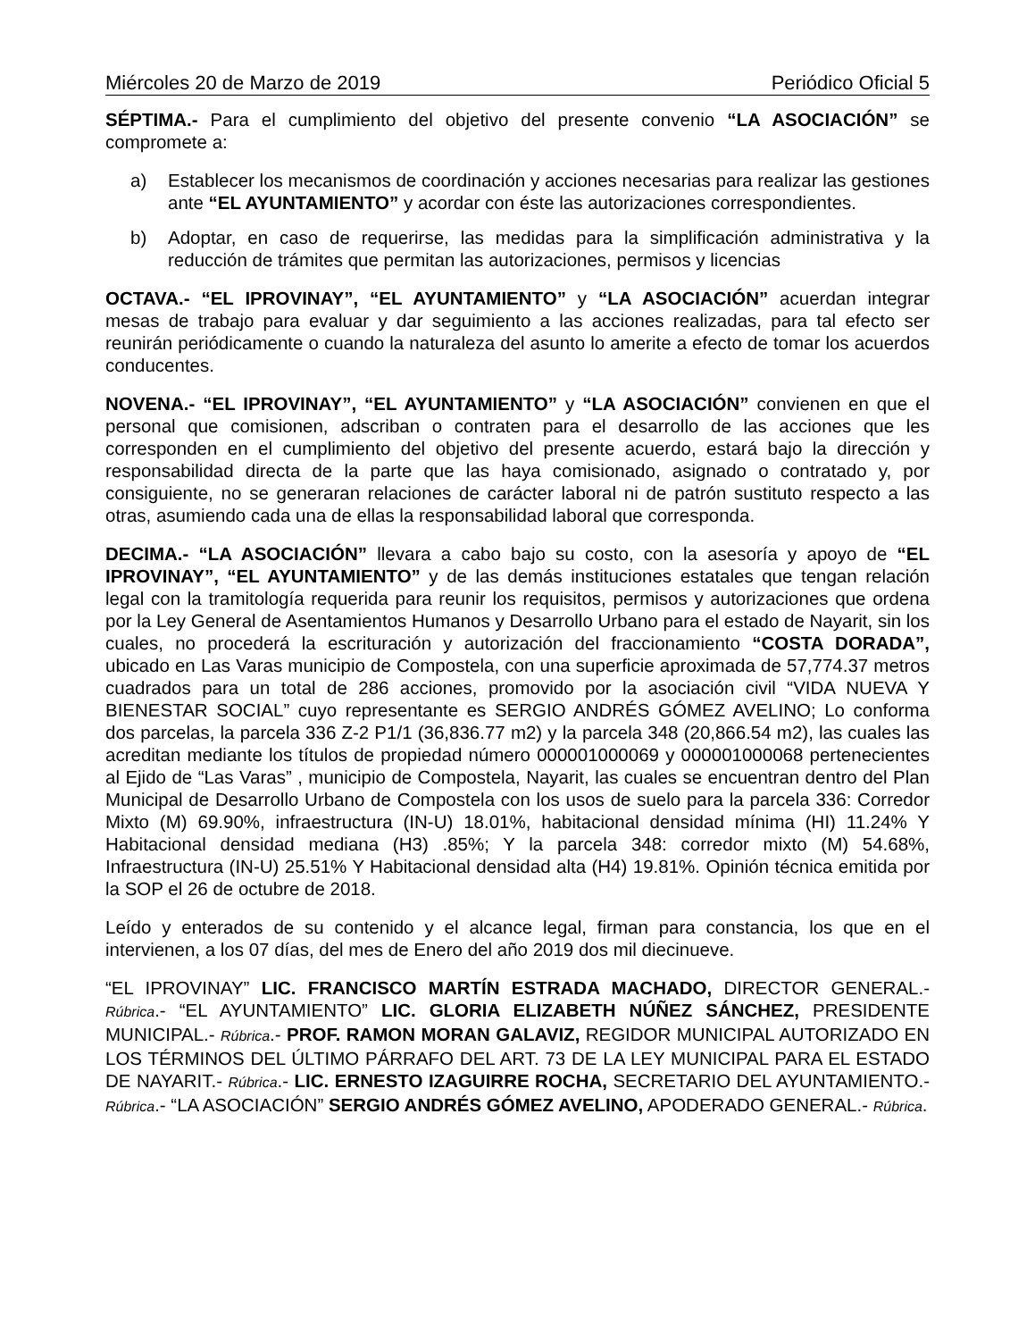Miércoles 20 de Marzo de 2019 Periódico Oficial 5
SÉPTIMA.- Para el cumplimiento del objetivo del presente convenio “LA ASOCIACIÓN” se compromete a:
a) Establecer los mecanismos de coordinación y acciones necesarias para realizar las gestiones ante “EL AYUNTAMIENTO” y acordar con éste las autorizaciones correspondientes.
b) Adoptar, en caso de requerirse, las medidas para la simplificación administrativa y la reducción de trámites que permitan las autorizaciones, permisos y licencias
OCTAVA.- “EL IPROVINAY”, “EL AYUNTAMIENTO” y “LA ASOCIACIÓN” acuerdan integrar mesas de trabajo para evaluar y dar seguimiento a las acciones realizadas, para tal efecto ser reunirán periódicamente o cuando la naturaleza del asunto lo amerite a efecto de tomar los acuerdos conducentes.
NOVENA.- “EL IPROVINAY”, “EL AYUNTAMIENTO” y “LA ASOCIACIÓN” convienen en que el personal que comisionen, adscriban o contraten para el desarrollo de las acciones que les corresponden en el cumplimiento del objetivo del presente acuerdo, estará bajo la dirección y responsabilidad directa de la parte que las haya comisionado, asignado o contratado y, por consiguiente, no se generaran relaciones de carácter laboral ni de patrón sustituto respecto a las otras, asumiendo cada una de ellas la responsabilidad laboral que corresponda.
DECIMA.- “LA ASOCIACIÓN” llevara a cabo bajo su costo, con la asesoría y apoyo de “EL IPROVINAY”, “EL AYUNTAMIENTO” y de las demás instituciones estatales que tengan relación legal con la tramitología requerida para reunir los requisitos, permisos y autorizaciones que ordena por la Ley General de Asentamientos Humanos y Desarrollo Urbano para el estado de Nayarit, sin los cuales, no procederá la escrituración y autorización del fraccionamiento “COSTA DORADA”, ubicado en Las Varas municipio de Compostela, con una superficie aproximada de 57,774.37 metros cuadrados para un total de 286 acciones, promovido por la asociación civil “VIDA NUEVA Y BIENESTAR SOCIAL” cuyo representante es SERGIO ANDRÉS GÓMEZ AVELINO; Lo conforma dos parcelas, la parcela 336 Z-2 P1/1 (36,836.77 m2) y la parcela 348 (20,866.54 m2), las cuales las acreditan mediante los títulos de propiedad número 000001000069 y 000001000068 pertenecientes al Ejido de “Las Varas” , municipio de Compostela, Nayarit, las cuales se encuentran dentro del Plan Municipal de Desarrollo Urbano de Compostela con los usos de suelo para la parcela 336: Corredor Mixto (M) 69.90%, infraestructura (IN-U) 18.01%, habitacional densidad mínima (HI) 11.24% Y Habitacional densidad mediana (H3) .85%; Y la parcela 348: corredor mixto (M) 54.68%, Infraestructura (IN-U) 25.51% Y Habitacional densidad alta (H4) 19.81%. Opinión técnica emitida por la SOP el 26 de octubre de 2018.
Leído y enterados de su contenido y el alcance legal, firman para constancia, los que en el intervienen, a los 07 días, del mes de Enero del año 2019 dos mil diecinueve.
“EL IPROVINAY” LIC. FRANCISCO MARTÍN ESTRADA MACHADO, DIRECTOR GENERAL.- Rúbrica.- “EL AYUNTAMIENTO” LIC. GLORIA ELIZABETH NÚÑEZ SÁNCHEZ, PRESIDENTE MUNICIPAL.- Rúbrica.- PROF. RAMON MORAN GALAVIZ, REGIDOR MUNICIPAL AUTORIZADO EN LOS TÉRMINOS DEL ÚLTIMO PÁRRAFO DEL ART. 73 DE LA LEY MUNICIPAL PARA EL ESTADO DE NAYARIT.- Rúbrica.- LIC. ERNESTO IZAGUIRRE ROCHA, SECRETARIO DEL AYUNTAMIENTO.- Rúbrica.- “LA ASOCIACIÓN” SERGIO ANDRÉS GÓMEZ AVELINO, APODERADO GENERAL.- Rúbrica.